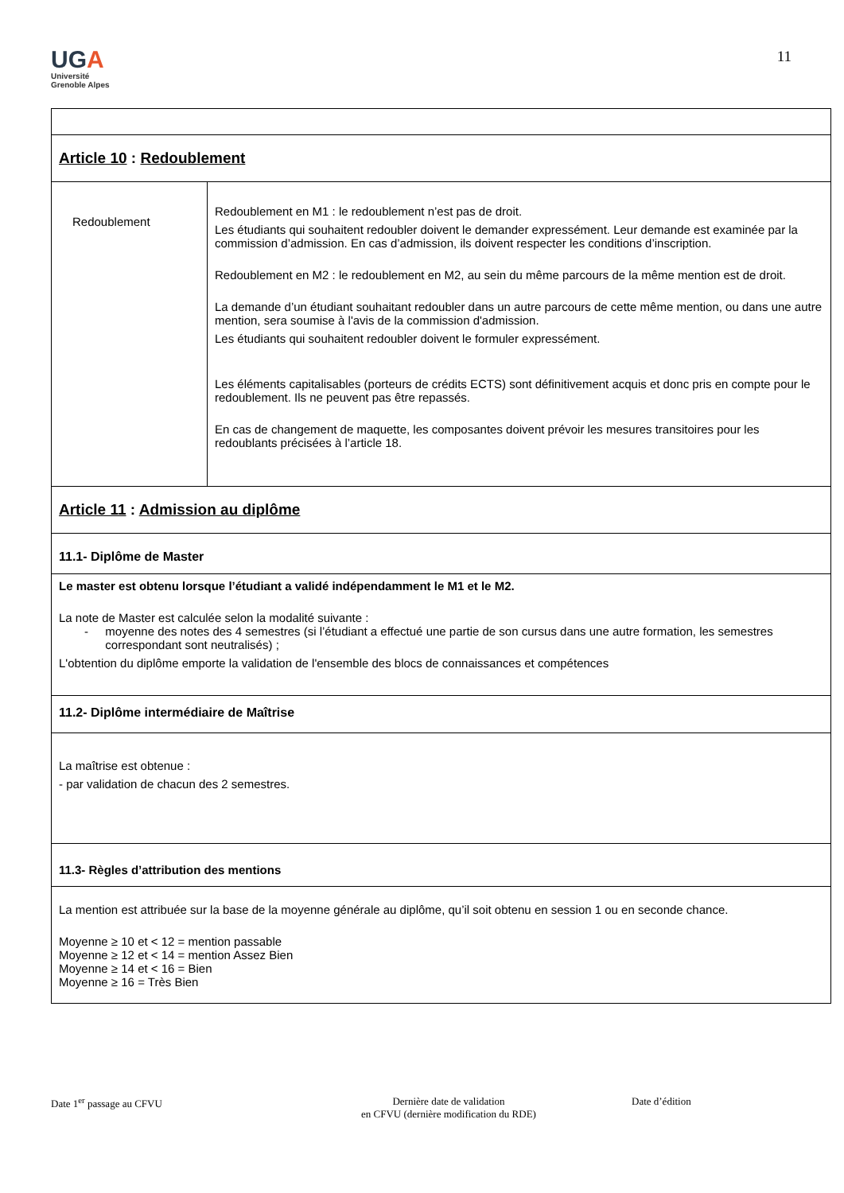UGA
Université
Grenoble Alpes
11
| Article 10 : Redoublement | |
| Redoublement | Redoublement en M1 : le redoublement n’est pas de droit. Les étudiants qui souhaitent redoubler doivent le demander expressément. Leur demande est examinée par la commission d’admission. En cas d’admission, ils doivent respecter les conditions d’inscription. Redoublement en M2 : le redoublement en M2, au sein du même parcours de la même mention est de droit. La demande d’un étudiant souhaitant redoubler dans un autre parcours de cette même mention, ou dans une autre mention, sera soumise à l'avis de la commission d'admission. Les étudiants qui souhaitent redoubler doivent le formuler expressément. Les éléments capitalisables (porteurs de crédits ECTS) sont définitivement acquis et donc pris en compte pour le redoublement. Ils ne peuvent pas être repassés. En cas de changement de maquette, les composantes doivent prévoir les mesures transitoires pour les redoublants précisées à l’article 18. |
| Article 11 : Admission au diplôme | |
| 11.1- Diplôme de Master | |
| Le master est obtenu lorsque l’étudiant a validé indépendamment le M1 et le M2. La note de Master est calculée selon la modalité suivante : - moyenne des notes des 4 semestres (si l’étudiant a effectué une partie de son cursus dans une autre formation, les semestres correspondant sont neutralisés) ; L'obtention du diplôme emporte la validation de l'ensemble des blocs de connaissances et compétences | |
| 11.2- Diplôme intermédiaire de Maîtrise | |
| La maîtrise est obtenue : - par validation de chacun des 2 semestres. | |
| 11.3- Règles d’attribution des mentions | |
| La mention est attribuée sur la base de la moyenne générale au diplôme, qu’il soit obtenu en session 1 ou en seconde chance. Moyenne ≥ 10 et < 12 = mention passable Moyenne ≥ 12 et < 14 = mention Assez Bien Moyenne ≥ 14 et < 16 = Bien Moyenne ≥ 16 = Très Bien | |
Date 1<sup>er</sup> passage au CFVU Dernière date de validation
en CFVU (dernière modification du RDE)
Date d’édition